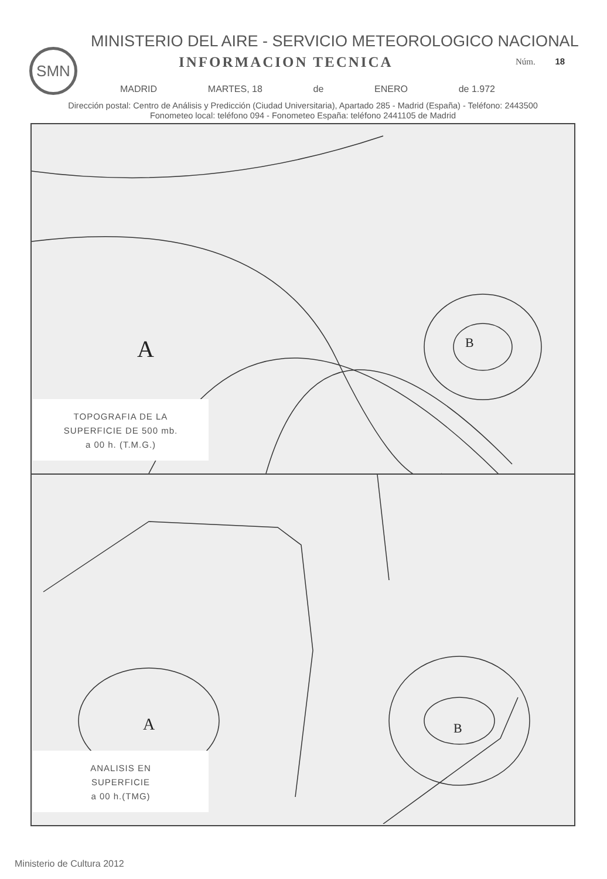SMN
MINISTERIO DEL AIRE - SERVICIO METEOROLOGICO NACIONAL
INFORMACION TECNICA Núm. 18
MADRID MARTES, 18 de ENERO de 1.972
Dirección postal: Centro de Análisis y Predicción (Ciudad Universitaria), Apartado 285 - Madrid (España) - Teléfono: 2443500
Fonometeo local: teléfono 094 - Fonometeo España: teléfono 2441105 de Madrid
A B
TOPOGRAFIA DE LA
SUPERFICIE DE 500 mb.
a 00 h. (T.M.G.)
A B
ANALISIS EN
SUPERFICIE
a 00 h.(TMG)
Ministerio de Cultura 2012